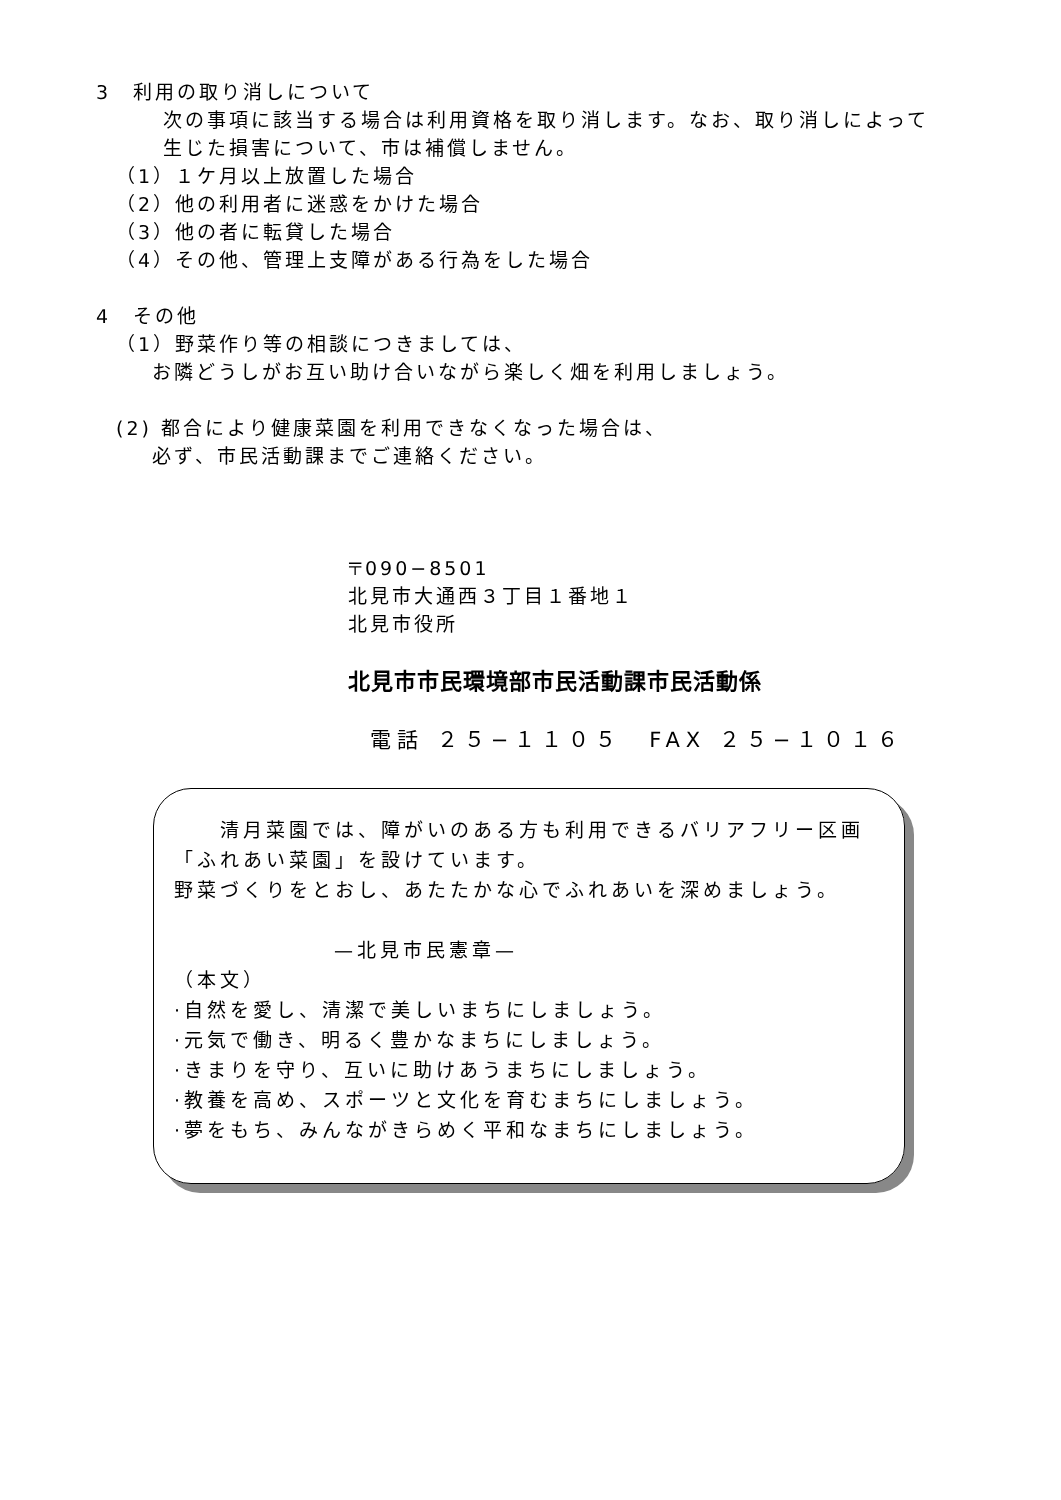3　利用の取り消しについて
次の事項に該当する場合は利用資格を取り消します。なお、取り消しによって
生じた損害について、市は補償しません。
（1）１ケ月以上放置した場合
（2）他の利用者に迷惑をかけた場合
（3）他の者に転貸した場合
（4）その他、管理上支障がある行為をした場合
4　その他
（1）野菜作り等の相談につきましては、
お隣どうしがお互い助け合いながら楽しく畑を利用しましょう。
(2) 都合により健康菜園を利用できなくなった場合は、
必ず、市民活動課までご連絡ください。
〒090−8501
北見市大通西３丁目１番地１
北見市役所
北見市市民環境部市民活動課市民活動係
電話 ２５−１１０５　FAX ２５−１０１６
　　清月菜園では、障がいのある方も利用できるバリアフリー区画
「ふれあい菜園」を設けています。
野菜づくりをとおし、あたたかな心でふれあいを深めましょう。
—北見市民憲章—
（本文）
·自然を愛し、清潔で美しいまちにしましょう。
·元気で働き、明るく豊かなまちにしましょう。
·きまりを守り、互いに助けあうまちにしましょう。
·教養を高め、スポーツと文化を育むまちにしましょう。
·夢をもち、みんながきらめく平和なまちにしましょう。